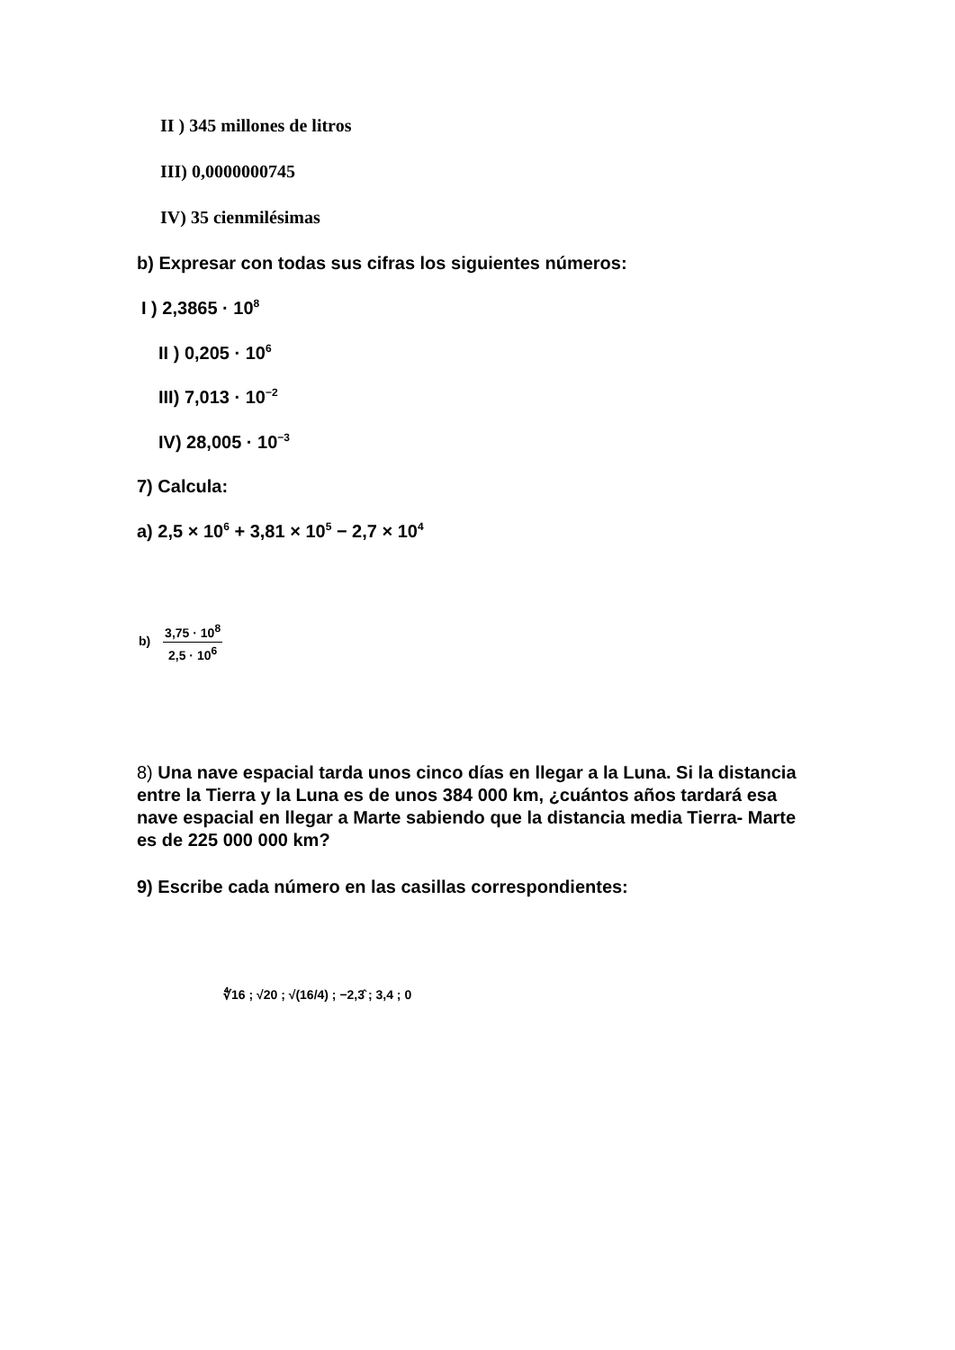II ) 345 millones de litros
III) 0,0000000745
IV) 35 cienmilésimas
b) Expresar con todas sus cifras los siguientes números:
I ) 2,3865 · 10<sup>8</sup>
II ) 0,205 · 10<sup>6</sup>
III) 7,013 · 10<sup>−2</sup>
IV) 28,005 · 10<sup>−3</sup>
7) Calcula:
a) 2,5 × 10<sup>6</sup> + 3,81 × 10<sup>5</sup> − 2,7 × 10<sup>4</sup>
b) 3,75 · 10<sup>8</sup> 2,5 · 10<sup>6</sup>
8) Una nave espacial tarda unos cinco días en llegar a la Luna. Si la distancia entre la Tierra y la Luna es de unos 384 000 km, ¿cuántos años tardará esa nave espacial en llegar a Marte sabiendo que la distancia media Tierra- Marte es de 225 000 000 km?
9) Escribe cada número en las casillas correspondientes:
∜16 ; √20 ; √(16/4) ; −2,3̂ ; 3,4 ; 0